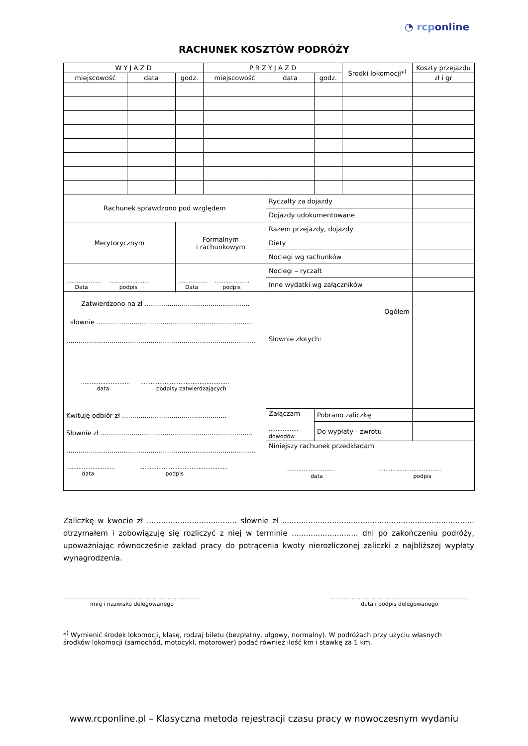◔ rcponline
RACHUNEK KOSZTÓW PODRÓŻY
| W Y J A Z D | | | P R Z Y J A Z D | | | Środki lokomocji*<sup>)</sup> | Koszty przejazdu |
| --- | --- | --- | --- | --- | --- | --- | --- |
| miejscowość | data | godz. | miejscowość | data | godz. | | zł i gr |
| Rachunek sprawdzono pod względem | | | | Ryczałty za dojazdy | | | |
| | | | | Dojazdy udokumentowane | | | |
| Merytorycznym | | Formalnym i rachunkowym | | Razem przejazdy, dojazdy | | | |
| | | | | Diety | | | |
| | | | | Noclegi wg rachunków | | | |
| .................... ....................... Data podpis | | ................. .................... Data podpis | | Noclegi – ryczałt | | | |
| | | | | Inne wydatki wg załączników | | | |
| | | | | Ogółem Słownie złotych: | | | |
| Zatwierdzono na zł ................................................... słownie ............................................................................ ............................................................................................ ............................ ................................................... data podpisy zatwierdzających Kwituję odbiór zł ................................................... Słownie zł .......................................................................... ............................................................................................ ............................ ................................................... data podpis | | | | | | | |
| | | | | Załączam ................. dowodów | Pobrano zaliczkę | | |
| | | | | | Do wypłaty - zwrotu | | |
| | | | | Niniejszy rachunek przedkładam ............................ .................................... data podpis | | | |
Zaliczkę w kwocie zł ...................................... słownie zł ................................................................................. otrzymałem i zobowiązuję się rozliczyć z niej w terminie ............................ dni po zakończeniu podróży, upoważniając równocześnie zakład pracy do potrącenia kwoty nierozliczonej zaliczki z najbliższej wypłaty wynagrodzenia.
...............................................................................
imię i nazwisko delegowanego
...............................................................................
data i podpis delegowanego
*<sup>)</sup> Wymienić środek lokomocji, klasę, rodzaj biletu (bezpłatny, ulgowy, normalny). W podróżach przy użyciu własnych środków lokomocji (samochód, motocykl, motorower) podać również ilość km i stawkę za 1 km.
www.rcponline.pl – Klasyczna metoda rejestracji czasu pracy w nowoczesnym wydaniu